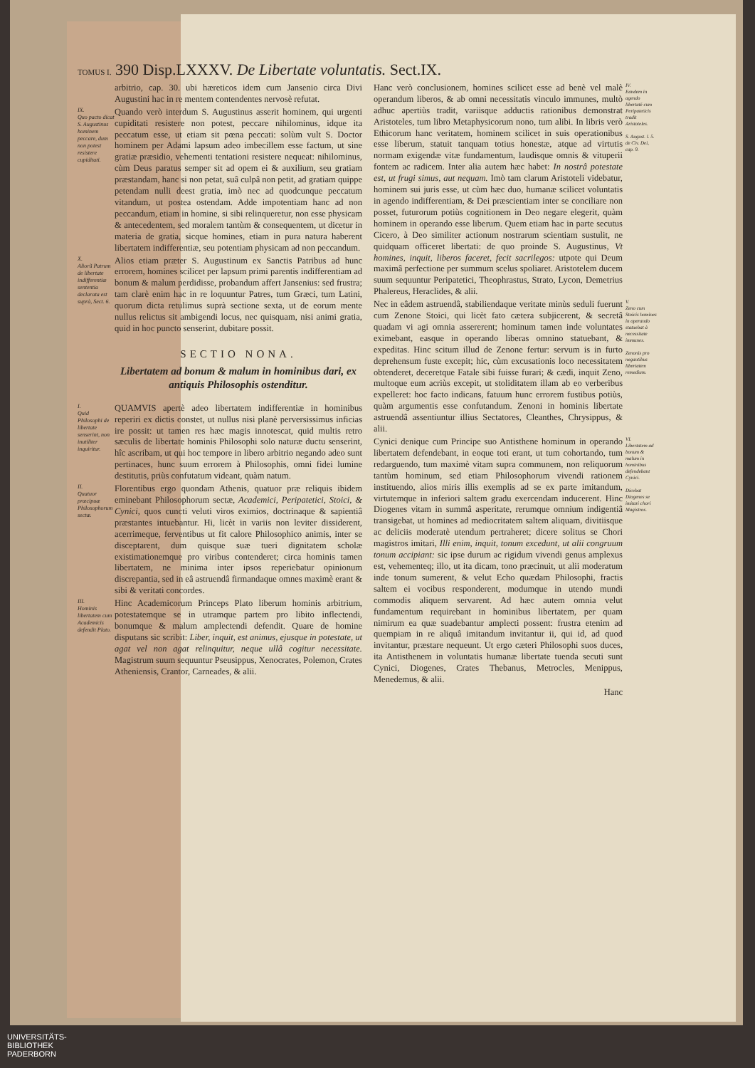TOMUS I. 390 Disp.LXXXV. De Libertate voluntatis. Sect.IX.
arbitrio, cap. 30. ubi hæreticos idem cum Jansenio circa Divi Augustini hac in re mentem contendentes nervosè refutat.
IX.
Quo pacto dicat S. Augustinus hominem peccare, dum non potest resistere cupiditati.
Quando verò interdum S. Augustinus asserit hominem, qui urgenti cupiditati resistere non potest, peccare nihilominus, idque ita peccatum esse, ut etiam sit pœna peccati: solùm vult S. Doctor hominem per Adami lapsum adeo imbecillem esse factum, ut sine gratiæ præsidio, vehementi tentationi resistere nequeat: nihilominus, cùm Deus paratus semper sit ad opem ei & auxilium, seu gratiam præstandam, hanc si non petat, suâ culpâ non petit, ad gratiam quippe petendam nulli deest gratia, imò nec ad quodcunque peccatum vitandum, ut postea ostendam. Adde impotentiam hanc ad non peccandum, etiam in homine, si sibi relinqueretur, non esse physicam & antecedentem, sed moralem tantùm & consequentem, ut dicetur in materia de gratia, sicque homines, etiam in pura natura haberent libertatem indifferentiæ, seu potentiam physicam ad non peccandum.
X.
Aliorũ Patrum de libertate indifferentiæ sententia declarata est suprà, Sect. 6.
Alios etiam præter S. Augustinum ex Sanctis Patribus ad hunc errorem, homines scilicet per lapsum primi parentis indifferentiam ad bonum & malum perdidisse, probandum affert Jansenius: sed frustra; tam clarè enim hac in re loquuntur Patres, tum Græci, tum Latini, quorum dicta retulimus suprà sectione sexta, ut de eorum mente nullus relictus sit ambigendi locus, nec quisquam, nisi animi gratia, quid in hoc puncto senserint, dubitare possit.
SECTIO NONA.
Libertatem ad bonum & malum in hominibus dari, ex antiquis Philosophis ostenditur.
I.
Quid Philosophi de libertate senserint, non inutiliter inquiritur.
QUAMVIS apertè adeo libertatem indifferentiæ in hominibus reperiri ex dictis constet, ut nullus nisi planè perversissimus inficias ire possit: ut tamen res hæc magis innotescat, quid multis retro sæculis de libertate hominis Philosophi solo naturæ ductu senserint, hîc ascribam, ut qui hoc tempore in libero arbitrio negando adeo sunt pertinaces, hunc suum errorem à Philosophis, omni fidei lumine destitutis, priùs confutatum videant, quàm natum.
II.
Quatuor præcipuæ Philosophorum sectæ.
Florentibus ergo quondam Athenis, quatuor præ reliquis ibidem eminebant Philosophorum sectæ, Academici, Peripatetici, Stoici, & Cynici, quos cuncti veluti viros eximios, doctrinaque & sapientiâ præstantes intuebantur. Hi, licèt in variis non leviter dissiderent, acerrimeque, ferventibus ut fit calore Philosophico animis, inter se disceptarent, dum quisque suæ tueri dignitatem scholæ existimationemque pro viribus contenderet; circa hominis tamen libertatem, ne minima inter ipsos reperiebatur opinionum discrepantia, sed in eâ astruendâ firmandaque omnes maximè erant & sibi & veritati concordes.
III.
Hominis libertatem cum Academicis defendit Plato.
Hinc Academicorum Princeps Plato liberum hominis arbitrium, potestatemque se in utramque partem pro libito inflectendi, bonumque & malum amplectendi defendit. Quare de homine disputans sic scribit: Liber, inquit, est animus, ejusque in potestate, ut agat vel non agat relinquitur, neque ullâ cogitur necessitate. Magistrum suum sequuntur Pseusippus, Xenocrates, Polemon, Crates Atheniensis, Crantor, Carneades, & alii.
Hanc verò conclusionem, homines scilicet esse ad benè vel malè operandum liberos, & ab omni necessitatis vinculo immunes, multò adhuc apertiùs tradit, variisque adductis rationibus demonstrat Aristoteles, tum libro Metaphysicorum nono, tum alibi. In libris verò Ethicorum hanc veritatem, hominem scilicet in suis operationibus esse liberum, statuit tanquam totius honestæ, atque ad virtutis normam exigendæ vitæ fundamentum, laudisque omnis & vituperii fontem ac radicem. Inter alia autem hæc habet: In nostrâ potestate est, ut frugi simus, aut nequam. Imò tam clarum Aristoteli videbatur, hominem sui juris esse, ut cùm hæc duo, humanæ scilicet voluntatis in agendo indifferentiam, & Dei præscientiam inter se conciliare non posset, futurorum potiùs cognitionem in Deo negare elegerit, quàm hominem in operando esse liberum. Quem etiam hac in parte secutus Cicero, à Deo similiter actionum nostrarum scientiam sustulit, ne quidquam officeret libertati: de quo proinde S. Augustinus, Vt homines, inquit, liberos faceret, fecit sacrilegos: utpote qui Deum maximâ perfectione per summum scelus spoliaret. Aristotelem ducem suum sequuntur Peripatetici, Theophrastus, Strato, Lycon, Demetrius Phalereus, Heraclides, & alii.
IV.
Eandem in agendo libertatē cum Peripateticis tradit Aristoteles.
S. August. l. 5. de Civ. Dei, cap. 9.
Nec in eâdem astruendâ, stabiliendaque veritate minùs seduli fuerunt cum Zenone Stoici, qui licèt fato cætera subjicerent, & secretâ quadam vi agi omnia assererent; hominum tamen inde voluntates eximebant, easque in operando liberas omnino statuebant, & expeditas. Hinc scitum illud de Zenone fertur: servum is in furto deprehensum fuste excepit; hic, cùm excusationis loco necessitatem obtenderet, deceretque Fatale sibi fuisse furari; & cædi, inquit Zeno, multoque eum acriùs excepit, ut stoliditatem illam ab eo verberibus expelleret: hoc facto indicans, fatuum hunc errorem fustibus potiùs, quàm argumentis esse confutandum. Zenoni in hominis libertate astruendâ assentiuntur illius Sectatores, Cleanthes, Chrysippus, & alii.
V.
Zeno cum Stoicis homines in operando statuebat à necessitate immunes.
Zenonis pro negantibus libertatem remedium.
Cynici denique cum Principe suo Antisthene hominum in operando libertatem defendebant, in eoque toti erant, ut tum cohortando, tum redarguendo, tum maximè vitam supra communem, non reliquorum tantùm hominum, sed etiam Philosophorum vivendi rationem instituendo, alios miris illis exemplis ad se ex parte imitandum, virtutemque in inferiori saltem gradu exercendam inducerent. Hinc Diogenes vitam in summâ asperitate, rerumque omnium indigentiâ transigebat, ut homines ad mediocritatem saltem aliquam, divitiisque ac deliciis moderatè utendum pertraheret; dicere solitus se Chori magistros imitari, Illi enim, inquit, tonum excedunt, ut alii congruum tonum accipiant: sic ipse durum ac rigidum vivendi genus amplexus est, vehementeq; illo, ut ita dicam, tono præcinuit, ut alii moderatum inde tonum sumerent, & velut Echo quædam Philosophi, fractis saltem ei vocibus responderent, modumque in utendo mundi commodis aliquem servarent. Ad hæc autem omnia velut fundamentum requirebant in hominibus libertatem, per quam nimirum ea quæ suadebantur amplecti possent: frustra etenim ad quempiam in re aliquâ imitandum invitantur ii, qui id, ad quod invitantur, præstare nequeunt. Ut ergo cæteri Philosophi suos duces, ita Antisthenem in voluntatis humanæ libertate tuenda secuti sunt Cynici, Diogenes, Crates Thebanus, Metrocles, Menippus, Menedemus, & alii.
VI.
Libertatem ad bonum & malum in hominibus defendebant Cynici.
Dicebat Diogenes se imitari chori Magistros.
Hanc
UNIVERSITÄTS-
BIBLIOTHEK
PADERBORN